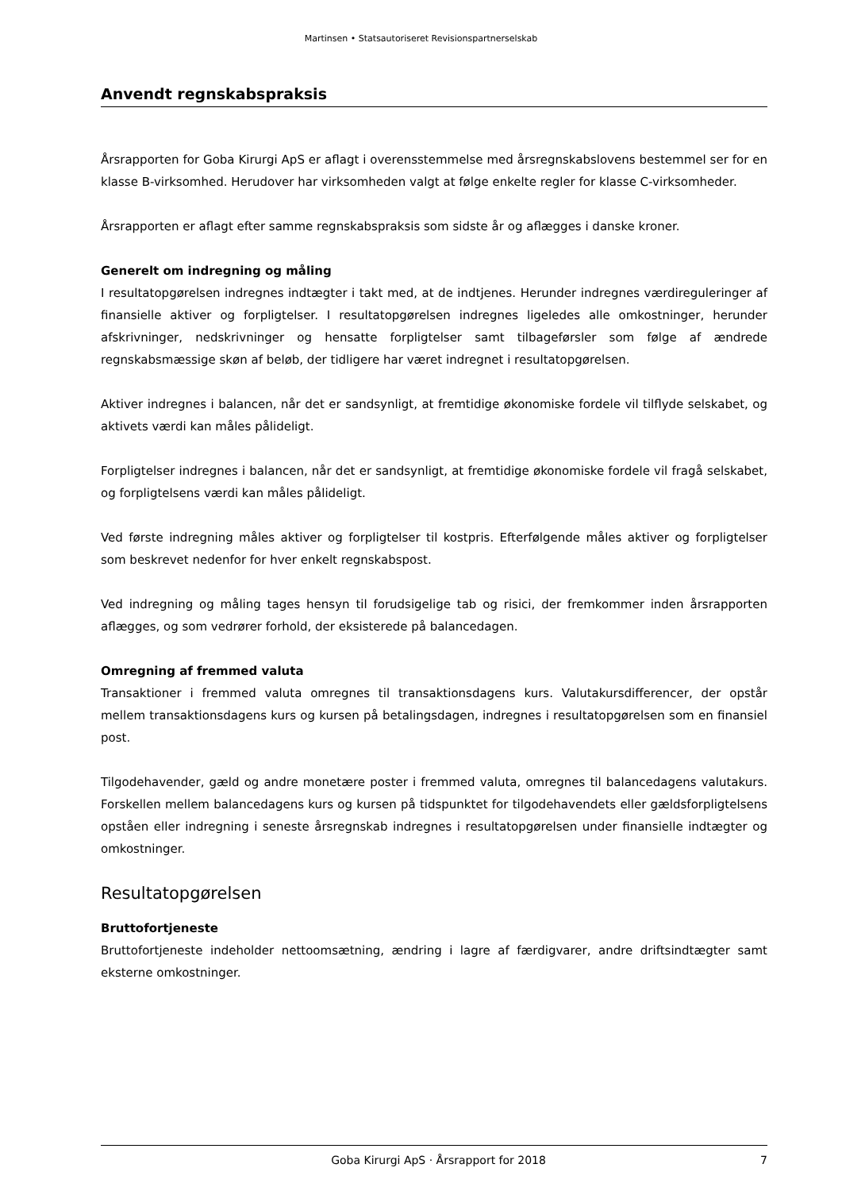Martinsen • Statsautoriseret Revisionspartnerselskab
Anvendt regnskabspraksis
Årsrapporten for Goba Kirurgi ApS er aflagt i overensstemmelse med årsregnskabslovens bestemmel ser for en klasse B-virksomhed. Herudover har virksomheden valgt at følge enkelte regler for klasse C-virksomheder.
Årsrapporten er aflagt efter samme regnskabspraksis som sidste år og aflægges i danske kroner.
Generelt om indregning og måling
I resultatopgørelsen indregnes indtægter i takt med, at de indtjenes. Herunder indregnes værdireguleringer af finansielle aktiver og forpligtelser. I resultatopgørelsen indregnes ligeledes alle omkostninger, herunder afskrivninger, nedskrivninger og hensatte forpligtelser samt tilbageførsler som følge af ændrede regnskabsmæssige skøn af beløb, der tidligere har været indregnet i resultatopgørelsen.
Aktiver indregnes i balancen, når det er sandsynligt, at fremtidige økonomiske fordele vil tilflyde selskabet, og aktivets værdi kan måles pålideligt.
Forpligtelser indregnes i balancen, når det er sandsynligt, at fremtidige økonomiske fordele vil fragå selskabet, og forpligtelsens værdi kan måles pålideligt.
Ved første indregning måles aktiver og forpligtelser til kostpris. Efterfølgende måles aktiver og forpligtelser som beskrevet nedenfor for hver enkelt regnskabspost.
Ved indregning og måling tages hensyn til forudsigelige tab og risici, der fremkommer inden årsrapporten aflægges, og som vedrører forhold, der eksisterede på balancedagen.
Omregning af fremmed valuta
Transaktioner i fremmed valuta omregnes til transaktionsdagens kurs. Valutakursdifferencer, der opstår mellem transaktionsdagens kurs og kursen på betalingsdagen, indregnes i resultatopgørelsen som en finansiel post.
Tilgodehavender, gæld og andre monetære poster i fremmed valuta, omregnes til balancedagens valutakurs. Forskellen mellem balancedagens kurs og kursen på tidspunktet for tilgodehavendets eller gældsforpligtelsens opståen eller indregning i seneste årsregnskab indregnes i resultatopgørelsen under finansielle indtægter og omkostninger.
Resultatopgørelsen
Bruttofortjeneste
Bruttofortjeneste indeholder nettoomsætning, ændring i lagre af færdigvarer, andre driftsindtægter samt eksterne omkostninger.
Goba Kirurgi ApS · Årsrapport for 2018 7